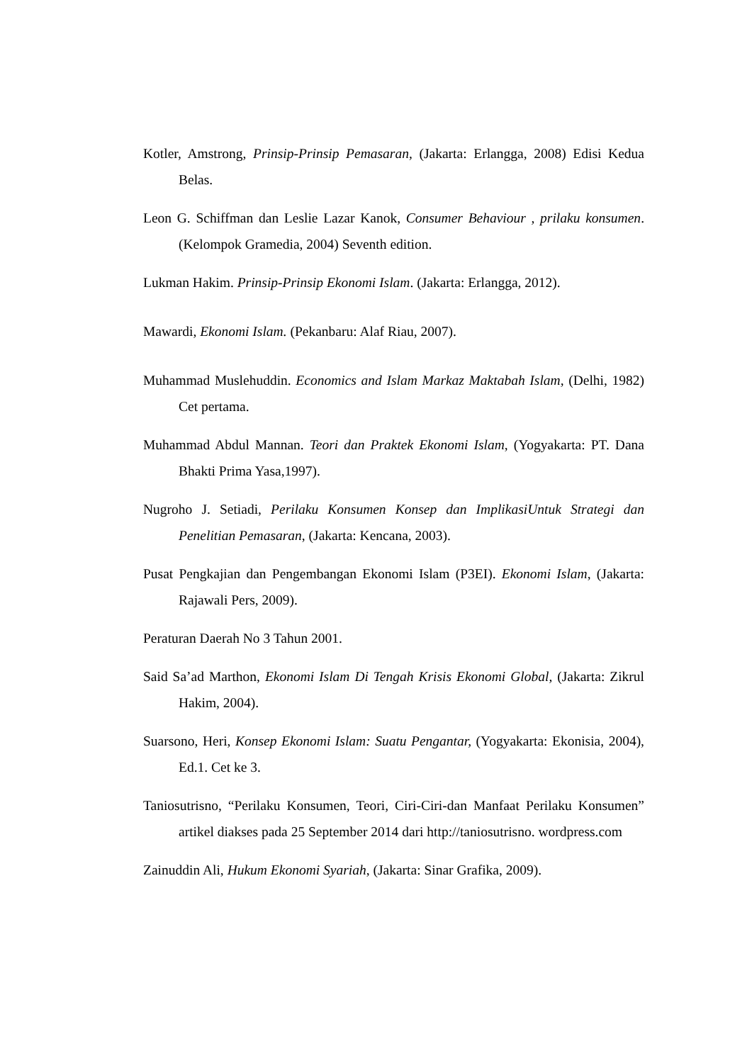Kotler, Amstrong, Prinsip-Prinsip Pemasaran, (Jakarta: Erlangga, 2008) Edisi Kedua Belas.
Leon G. Schiffman dan Leslie Lazar Kanok, Consumer Behaviour , prilaku konsumen. (Kelompok Gramedia, 2004) Seventh edition.
Lukman Hakim. Prinsip-Prinsip Ekonomi Islam. (Jakarta: Erlangga, 2012).
Mawardi, Ekonomi Islam. (Pekanbaru: Alaf Riau, 2007).
Muhammad Muslehuddin. Economics and Islam Markaz Maktabah Islam, (Delhi, 1982) Cet pertama.
Muhammad Abdul Mannan. Teori dan Praktek Ekonomi Islam, (Yogyakarta: PT. Dana Bhakti Prima Yasa,1997).
Nugroho J. Setiadi, Perilaku Konsumen Konsep dan ImplikasiUntuk Strategi dan Penelitian Pemasaran, (Jakarta: Kencana, 2003).
Pusat Pengkajian dan Pengembangan Ekonomi Islam (P3EI). Ekonomi Islam, (Jakarta: Rajawali Pers, 2009).
Peraturan Daerah No 3 Tahun 2001.
Said Sa’ad Marthon, Ekonomi Islam Di Tengah Krisis Ekonomi Global, (Jakarta: Zikrul Hakim, 2004).
Suarsono, Heri, Konsep Ekonomi Islam: Suatu Pengantar, (Yogyakarta: Ekonisia, 2004), Ed.1. Cet ke 3.
Taniosutrisno, “Perilaku Konsumen, Teori, Ciri-Ciri-dan Manfaat Perilaku Konsumen” artikel diakses pada 25 September 2014 dari http://taniosutrisno. wordpress.com
Zainuddin Ali, Hukum Ekonomi Syariah, (Jakarta: Sinar Grafika, 2009).